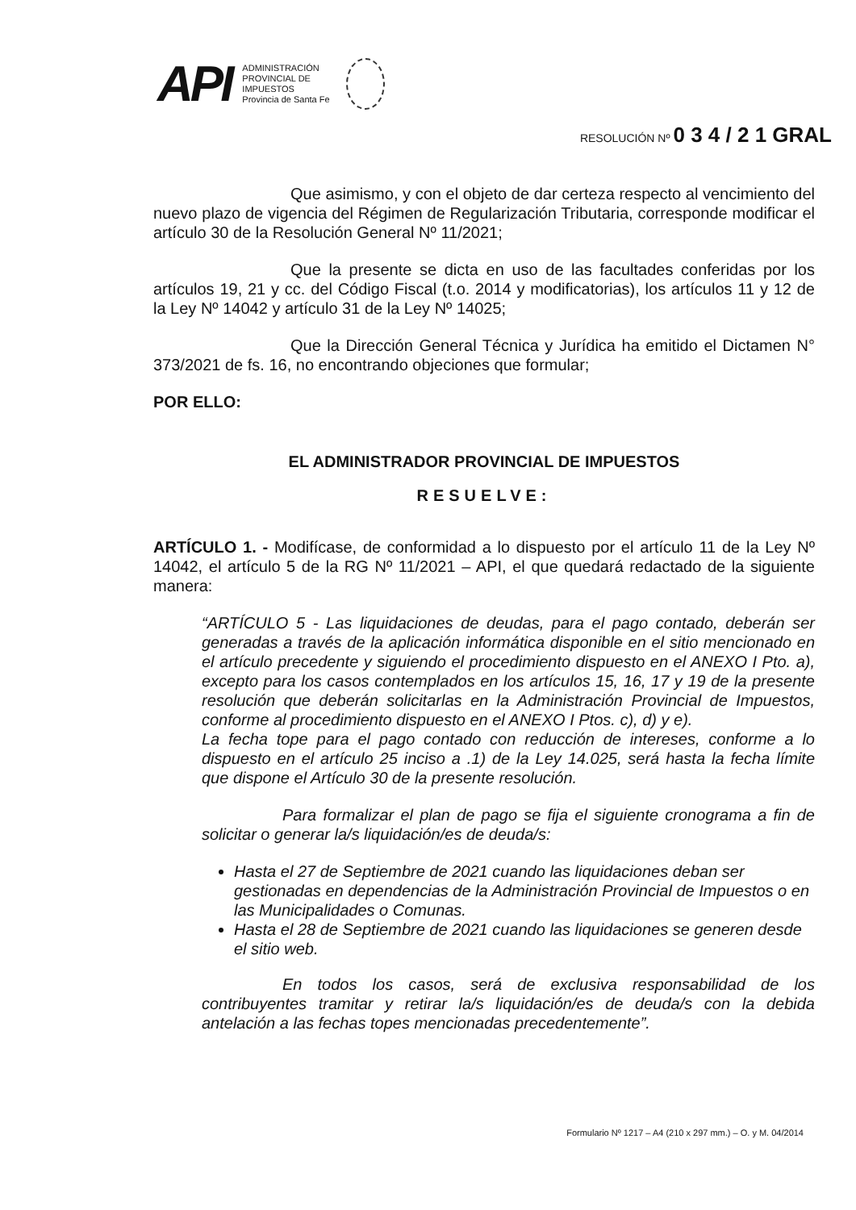API
ADMINISTRACIÓN
PROVINCIAL DE
IMPUESTOS
Provincia de Santa Fe
RESOLUCIÓN Nº 0 3 4 / 2 1 GRAL
Que asimismo, y con el objeto de dar certeza respecto al vencimiento del nuevo plazo de vigencia del Régimen de Regularización Tributaria, corresponde modificar el artículo 30 de la Resolución General Nº 11/2021;
Que la presente se dicta en uso de las facultades conferidas por los artículos 19, 21 y cc. del Código Fiscal (t.o. 2014 y modificatorias), los artículos 11 y 12 de la Ley Nº 14042 y artículo 31 de la Ley Nº 14025;
Que la Dirección General Técnica y Jurídica ha emitido el Dictamen N° 373/2021 de fs. 16, no encontrando objeciones que formular;
POR ELLO:
EL ADMINISTRADOR PROVINCIAL DE IMPUESTOS
RESUELVE:
ARTÍCULO 1. - Modifícase, de conformidad a lo dispuesto por el artículo 11 de la Ley Nº 14042, el artículo 5 de la RG Nº 11/2021 – API, el que quedará redactado de la siguiente manera:
“ARTÍCULO 5 - Las liquidaciones de deudas, para el pago contado, deberán ser generadas a través de la aplicación informática disponible en el sitio mencionado en el artículo precedente y siguiendo el procedimiento dispuesto en el ANEXO I Pto. a), excepto para los casos contemplados en los artículos 15, 16, 17 y 19 de la presente resolución que deberán solicitarlas en la Administración Provincial de Impuestos, conforme al procedimiento dispuesto en el ANEXO I Ptos. c), d) y e).
La fecha tope para el pago contado con reducción de intereses, conforme a lo dispuesto en el artículo 25 inciso a .1) de la Ley 14.025, será hasta la fecha límite que dispone el Artículo 30 de la presente resolución.
Para formalizar el plan de pago se fija el siguiente cronograma a fin de solicitar o generar la/s liquidación/es de deuda/s:
Hasta el 27 de Septiembre de 2021 cuando las liquidaciones deban ser gestionadas en dependencias de la Administración Provincial de Impuestos o en las Municipalidades o Comunas.
Hasta el 28 de Septiembre de 2021 cuando las liquidaciones se generen desde el sitio web.
En todos los casos, será de exclusiva responsabilidad de los contribuyentes tramitar y retirar la/s liquidación/es de deuda/s con la debida antelación a las fechas topes mencionadas precedentemente”.
Formulario Nº 1217 – A4 (210 x 297 mm.) – O. y M. 04/2014